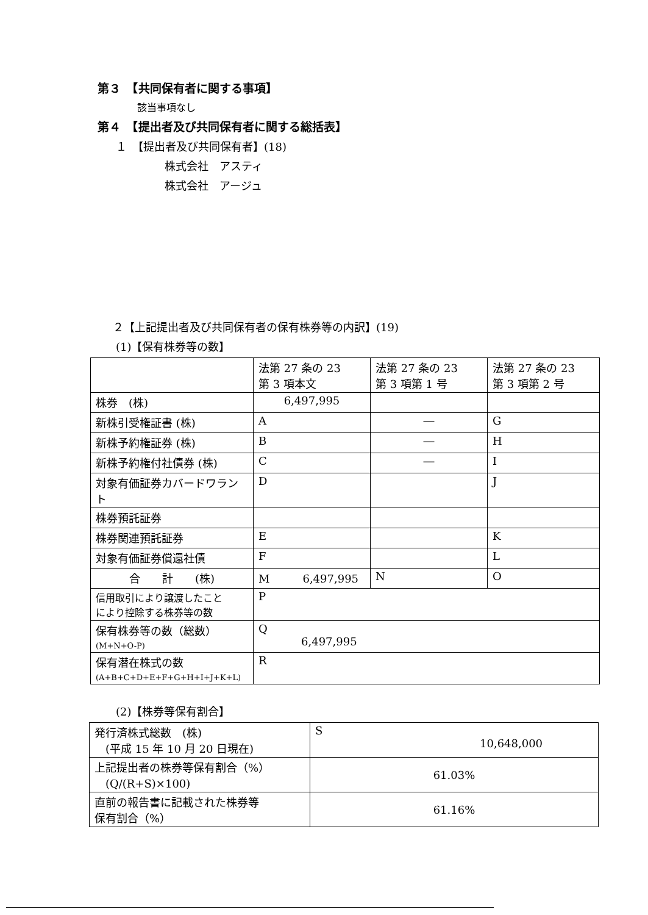第３　【共同保有者に関する事項】
該当事項なし
第４　【提出者及び共同保有者に関する総括表】
１　【提出者及び共同保有者】(18)
株式会社　アスティ
株式会社　アージュ
２【上記提出者及び共同保有者の保有株券等の内訳】(19)
(1)【保有株券等の数】
| | 法第 27 条の 23 第 3 項本文 | 法第 27 条の 23 第 3 項第 1 号 | 法第 27 条の 23 第 3 項第 2 号 |
| 株券 (株) | 6,497,995 | | |
| 新株引受権証書 (株) | A | ― | G |
| 新株予約権証券 (株) | B | ― | H |
| 新株予約権付社債券 (株) | C | ― | I |
| 対象有価証券カバードワラント | D | | J |
| 株券預託証券 | | | |
| 株券関連預託証券 | E | | K |
| 対象有価証券償還社債 | F | | L |
| 合 計 (株) | M 6,497,995 | N | O |
| 信用取引により譲渡したこと により控除する株券等の数 | P | | |
| 保有株券等の数（総数） (M+N+O-P) | Q 6,497,995 | | |
| 保有潜在株式の数 (A+B+C+D+E+F+G+H+I+J+K+L) | R | | |
(2)【株券等保有割合】
| 発行済株式総数 (株) (平成 15 年 10 月 20 日現在) | S 10,648,000 |
| 上記提出者の株券等保有割合（%） (Q/(R+S)×100) | 61.03% |
| 直前の報告書に記載された株券等 保有割合（%） | 61.16% |